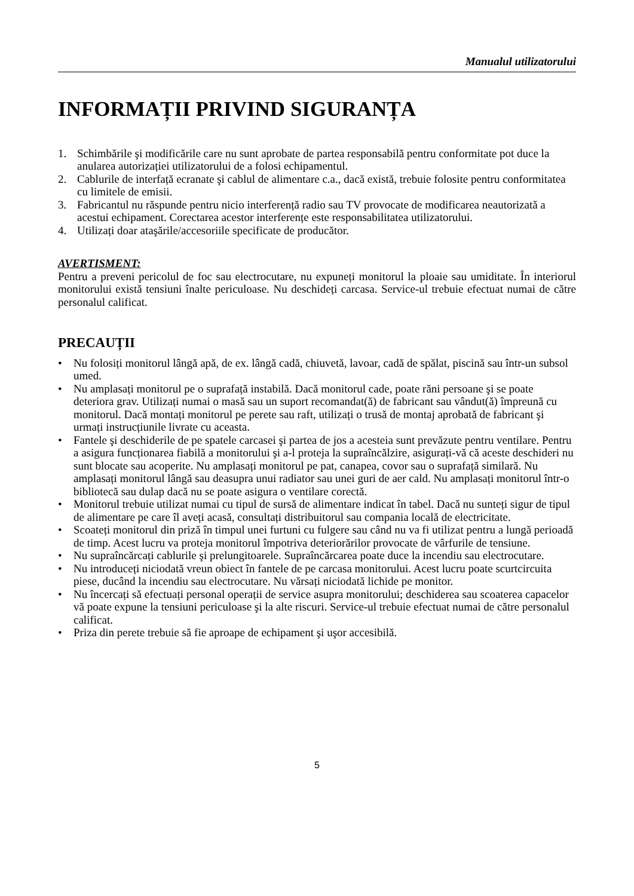Manualul utilizatorului
INFORMAȚII PRIVIND SIGURANȚA
1. Schimbările şi modificările care nu sunt aprobate de partea responsabilă pentru conformitate pot duce la anularea autorizației utilizatorului de a folosi echipamentul.
2. Cablurile de interfață ecranate şi cablul de alimentare c.a., dacă există, trebuie folosite pentru conformitatea cu limitele de emisii.
3. Fabricantul nu răspunde pentru nicio interferență radio sau TV provocate de modificarea neautorizată a acestui echipament. Corectarea acestor interferențe este responsabilitatea utilizatorului.
4. Utilizați doar ataşările/accesoriile specificate de producător.
AVERTISMENT:
Pentru a preveni pericolul de foc sau electrocutare, nu expuneți monitorul la ploaie sau umiditate. În interiorul monitorului există tensiuni înalte periculoase. Nu deschideți carcasa. Service-ul trebuie efectuat numai de către personalul calificat.
PRECAUȚII
• Nu folosiți monitorul lângă apă, de ex. lângă cadă, chiuvetă, lavoar, cadă de spălat, piscină sau într-un subsol umed.
• Nu amplasați monitorul pe o suprafață instabilă. Dacă monitorul cade, poate răni persoane şi se poate deteriora grav. Utilizați numai o masă sau un suport recomandat(ă) de fabricant sau vândut(ă) împreună cu monitorul. Dacă montați monitorul pe perete sau raft, utilizați o trusă de montaj aprobată de fabricant şi urmați instrucțiunile livrate cu aceasta.
• Fantele şi deschiderile de pe spatele carcasei şi partea de jos a acesteia sunt prevăzute pentru ventilare. Pentru a asigura funcționarea fiabilă a monitorului şi a-l proteja la supraîncălzire, asigurați-vă că aceste deschideri nu sunt blocate sau acoperite. Nu amplasați monitorul pe pat, canapea, covor sau o suprafață similară. Nu amplasați monitorul lângă sau deasupra unui radiator sau unei guri de aer cald. Nu amplasați monitorul într-o bibliotecă sau dulap dacă nu se poate asigura o ventilare corectă.
• Monitorul trebuie utilizat numai cu tipul de sursă de alimentare indicat în tabel. Dacă nu sunteți sigur de tipul de alimentare pe care îl aveți acasă, consultați distribuitorul sau compania locală de electricitate.
• Scoateți monitorul din priză în timpul unei furtuni cu fulgere sau când nu va fi utilizat pentru a lungă perioadă de timp. Acest lucru va proteja monitorul împotriva deteriorărilor provocate de vârfurile de tensiune.
• Nu supraîncărcați cablurile şi prelungitoarele. Supraîncărcarea poate duce la incendiu sau electrocutare.
• Nu introduceți niciodată vreun obiect în fantele de pe carcasa monitorului. Acest lucru poate scurtcircuita piese, ducând la incendiu sau electrocutare. Nu vărsați niciodată lichide pe monitor.
• Nu încercați să efectuați personal operații de service asupra monitorului; deschiderea sau scoaterea capacelor vă poate expune la tensiuni periculoase şi la alte riscuri. Service-ul trebuie efectuat numai de către personalul calificat.
• Priza din perete trebuie să fie aproape de echipament şi uşor accesibilă.
5